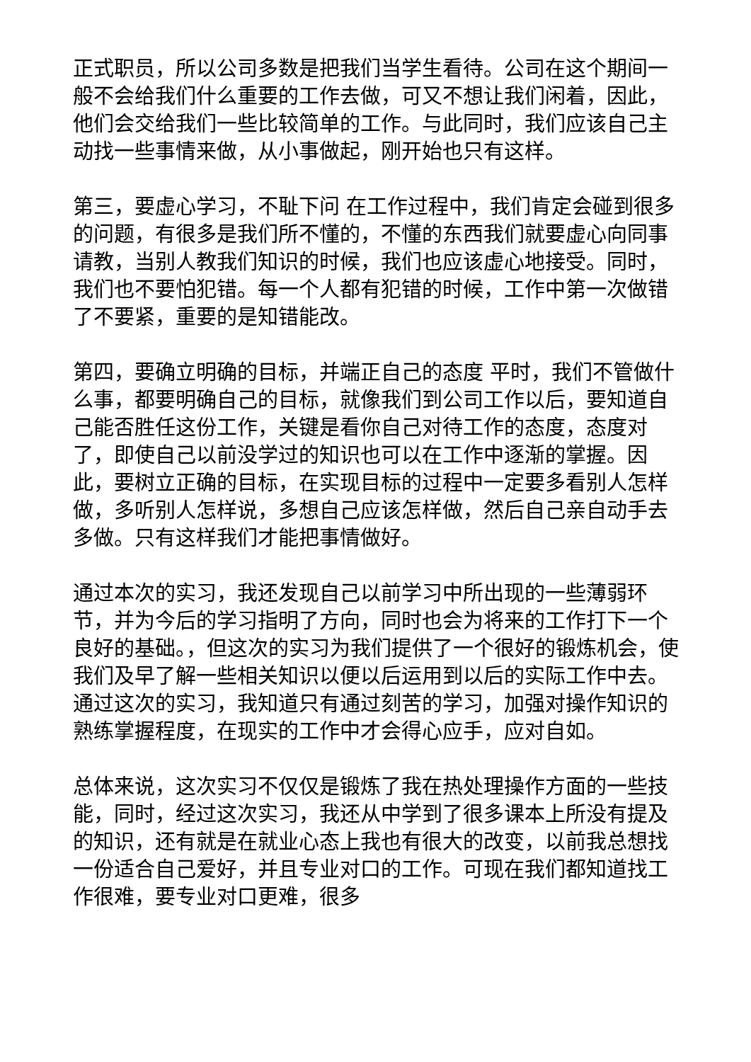正式职员，所以公司多数是把我们当学生看待。公司在这个期间一般不会给我们什么重要的工作去做，可又不想让我们闲着，因此，他们会交给我们一些比较简单的工作。与此同时，我们应该自己主动找一些事情来做，从小事做起，刚开始也只有这样。
第三，要虚心学习，不耻下问 在工作过程中，我们肯定会碰到很多的问题，有很多是我们所不懂的，不懂的东西我们就要虚心向同事请教，当别人教我们知识的时候，我们也应该虚心地接受。同时，我们也不要怕犯错。每一个人都有犯错的时候，工作中第一次做错了不要紧，重要的是知错能改。
第四，要确立明确的目标，并端正自己的态度 平时，我们不管做什么事，都要明确自己的目标，就像我们到公司工作以后，要知道自己能否胜任这份工作，关键是看你自己对待工作的态度，态度对了，即使自己以前没学过的知识也可以在工作中逐渐的掌握。因此，要树立正确的目标，在实现目标的过程中一定要多看别人怎样做，多听别人怎样说，多想自己应该怎样做，然后自己亲自动手去多做。只有这样我们才能把事情做好。
通过本次的实习，我还发现自己以前学习中所出现的一些薄弱环节，并为今后的学习指明了方向，同时也会为将来的工作打下一个良好的基础。，但这次的实习为我们提供了一个很好的锻炼机会，使我们及早了解一些相关知识以便以后运用到以后的实际工作中去。通过这次的实习，我知道只有通过刻苦的学习，加强对操作知识的熟练掌握程度，在现实的工作中才会得心应手，应对自如。
总体来说，这次实习不仅仅是锻炼了我在热处理操作方面的一些技能，同时，经过这次实习，我还从中学到了很多课本上所没有提及的知识，还有就是在就业心态上我也有很大的改变，以前我总想找一份适合自己爱好，并且专业对口的工作。可现在我们都知道找工作很难，要专业对口更难，很多